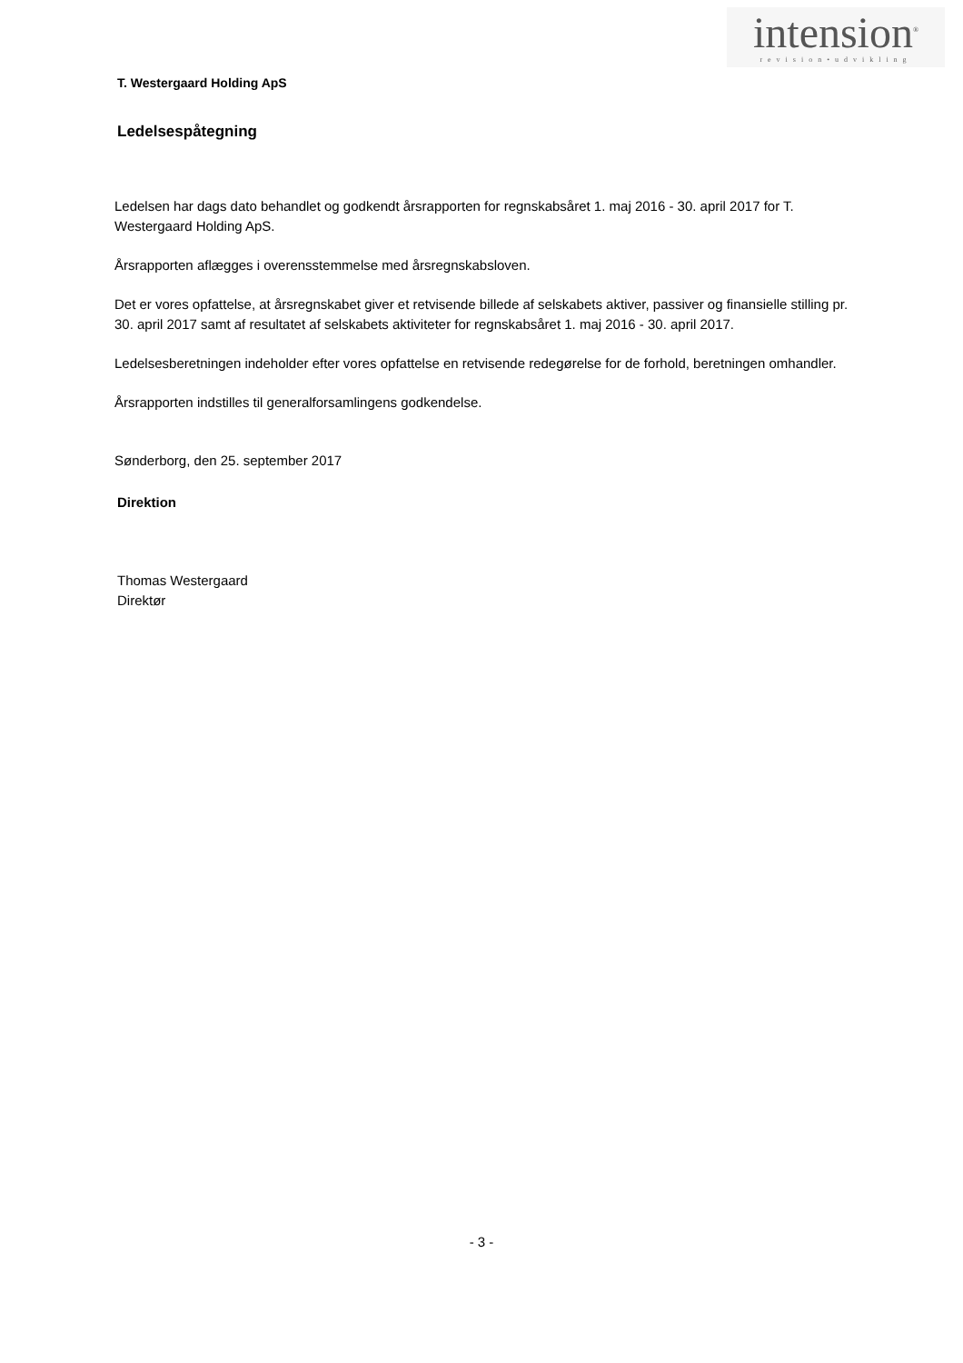intension<sup>®</sup>
revision•udvikling
T. Westergaard Holding ApS
Ledelsespåtegning
Ledelsen har dags dato behandlet og godkendt årsrapporten for regnskabsåret 1. maj 2016 - 30. april 2017 for T. Westergaard Holding ApS.
Årsrapporten aflægges i overensstemmelse med årsregnskabsloven.
Det er vores opfattelse, at årsregnskabet giver et retvisende billede af selskabets aktiver, passiver og finansielle stilling pr. 30. april 2017 samt af resultatet af selskabets aktiviteter for regnskabsåret 1. maj 2016 - 30. april 2017.
Ledelsesberetningen indeholder efter vores opfattelse en retvisende redegørelse for de forhold, beretningen omhandler.
Årsrapporten indstilles til generalforsamlingens godkendelse.
Sønderborg, den 25. september 2017
Direktion
Thomas Westergaard
Direktør
- 3 -